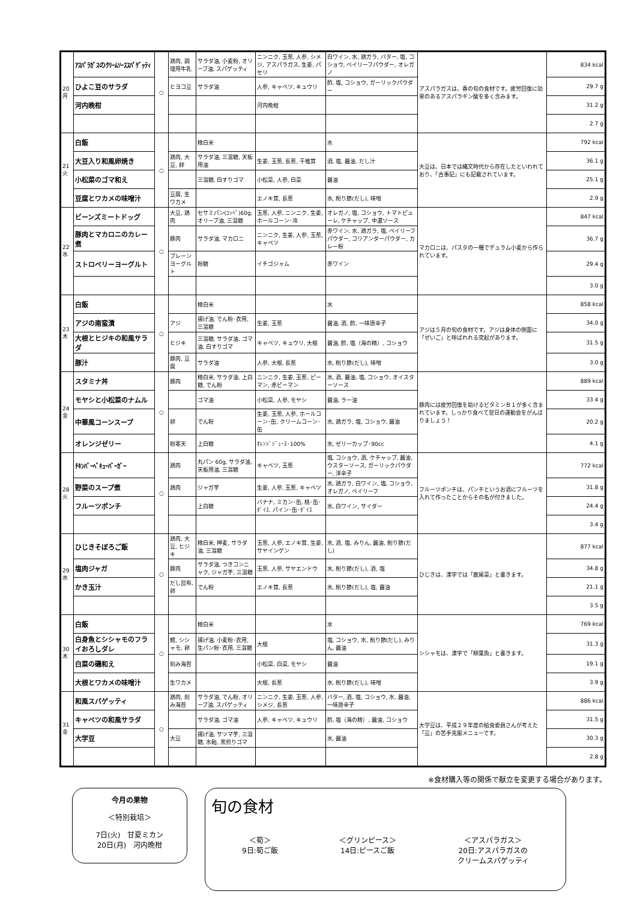| 20 月 | ｱｽﾊﾟﾗｶﾞｽのｸﾘｰﾑｿｰｽｽﾊﾟｹﾞｯﾃｨ | ○ | 鶏肉, 調理用牛乳 | サラダ油, 小麦粉, オリーブ油, スパゲッティ | ニンニク, 玉葱, 人参, シメジ, アスパラガス, 生姜, パセリ | 白ワイン, 水, 鶏ガラ, バター, 塩, コショウ, ベイリーフパウダー, オレガノ | アスパラガスは、春の旬の食材です。疲労回復に効果のあるアスパラギン酸を多く含みます。 | 834 kcal |
| | ひよこ豆のサラダ | | ヒヨコ豆 | サラダ油 | 人参, キャベツ, キュウリ | 酢, 塩, コショウ, ガーリックパウダー | | 29.7 g |
| | 河内晩柑 | | | | 河内晩柑 | | | 31.2 g |
| | | | | | | | | 2.7 g |
| 21 火 | 白飯 | ○ | | 精白米 | | 水 | 大豆は、日本では縄文時代から存在したといわれており、「古事記」にも記載されています。 | 792 kcal |
| | 大豆入り和風卵焼き | | 鶏肉, 大豆, 卵 | サラダ油, 三温糖, 天板用油 | 生姜, 玉葱, 長葱, 干椎茸 | 酒, 塩, 醤油, だし汁 | | 36.1 g |
| | 小松菜のゴマ和え | | | 三温糖, 白すりゴマ | 小松菜, 人参, 白菜 | 醤油 | | 25.1 g |
| | 豆腐とワカメの味噌汁 | | 豆腐, 生ワカメ | | エノキ茸, 長葱 | 水, 削り節(だし), 味噌 | | 2.9 g |
| 22 水 | ビーンズミートドッグ | ○ | 大豆, 鶏肉 | セサミパン(ｺｯﾍﾟ)60g, オリーブ油, 三温糖 | 玉葱, 人参, ニンニク, 生姜, ホールコーン･冷 | オレガノ, 塩, コショウ, トマトピューレ, ケチャップ, 中濃ソース | マカロニは、パスタの一種でデュラム小麦から作られています。 | 847 kcal |
| | 豚肉とマカロニのカレー煮 | | 豚肉 | サラダ油, マカロニ | ニンニク, 生姜, 人参, 玉葱, キャベツ | 赤ワイン, 水, 鶏ガラ, 塩, ベイリーフパウダー, コリアンダーパウダー, カレー粉 | | 36.7 g |
| | ストロベリーヨーグルト | | プレーンヨーグルト | 粉糖 | イチゴジャム | 赤ワイン | | 29.4 g |
| | | | | | | | | 3.0 g |
| 23 木 | 白飯 | ○ | | 精白米 | | 水 | アジは５月の旬の食材です。アジは身体の側面に「ぜいご」と呼ばれれる突起があります。 | 858 kcal |
| | アジの南蛮漬 | | アジ | 揚げ油, でん粉･衣用, 三温糖 | 生姜, 玉葱 | 醤油, 酒, 酢, 一味唐辛子 | | 34.0 g |
| | 大根とヒジキの和風サラダ | | ヒジキ | 三温糖, サラダ油, ゴマ油, 白すりゴマ | キャベツ, キュウリ, 大根 | 醤油, 酢, 塩（海の精）, コショウ | | 31.5 g |
| | 豚汁 | | 豚肉, 豆腐 | サラダ油 | 人参, 大根, 長葱 | 水, 削り節(だし), 味噌 | | 3.0 g |
| 24 金 | スタミナ丼 | ○ | 豚肉 | 精白米, サラダ油, 上白糖, でん粉 | ニンニク, 生姜, 玉葱, ピーマン, 赤ピーマン | 水, 酒, 醤油, 塩, コショウ, オイスターソース | 豚肉には疲労回復を助けるビタミンＢ１が多く含まれています。しっかり食べて翌日の運動会をがんばりましょう！ | 889 kcal |
| | モヤシと小松菜のナムル | | | ゴマ油 | 小松菜, 人参, モヤシ | 醤油, ラー油 | | 33.4 g |
| | 中華風コーンスープ | | 卵 | でん粉 | 生姜, 玉葱, 人参, ホールコーン･缶, クリームコーン･缶 | 水, 鶏ガラ, 塩, コショウ, 醤油 | | 20.2 g |
| | オレンジゼリー | | 粉寒天 | 上白糖 | ｵﾚﾝｼﾞｼﾞｭｰｽ･100% | 水, ゼリーカップ･90cc | | 4.1 g |
| 28 火 | ﾁｷﾝﾊﾞｰﾍﾞｷｭｰﾊﾞｰｶﾞｰ | ○ | 鶏肉 | 丸パン 60g, サラダ油, 天板用油, 三温糖 | キャベツ, 玉葱 | 塩, コショウ, 酒, ケチャップ, 醤油, ウスターソース, ガーリックパウダー, 洋辛子 | フルーツポンチは、パンチというお酒にフルーツを入れて作ったことからその名が付きました。 | 772 kcal |
| | 野菜のスープ煮 | | 鶏肉 | ジャガ芋 | 生姜, 人参, 玉葱, キャベツ | 水, 鶏ガラ, 白ワイン, 塩, コショウ, オレガノ, ベイリーフ | | 31.8 g |
| | フルーツポンチ | | | 上白糖 | バナナ, ミカン･缶, 桃･缶･ﾀﾞｲｽ, パイン･缶･ﾀﾞｲｽ | 水, 白ワイン, サイダー | | 24.4 g |
| | | | | | | | | 3.4 g |
| 29 水 | ひじきそぼろご飯 | ○ | 鶏肉, 大豆, ヒジキ | 精白米, 押麦, サラダ油, 三温糖 | 玉葱, 人参, エノキ茸, 生姜, サヤインゲン | 水, 酒, 塩, みりん, 醤油, 削り節(だし) | ひじきは、漢字では「鹿尾菜」と書きます。 | 877 kcal |
| | 塩肉ジャガ | | 豚肉 | サラダ油, つきコンニャク, ジャガ芋, 三温糖 | 玉葱, 人参, サヤエンドウ | 水, 削り節(だし), 酒, 塩 | | 34.8 g |
| | かき玉汁 | | だし昆布, 卵 | でん粉 | エノキ茸, 長葱 | 水, 削り節(だし), 塩, 醤油 | | 21.1 g |
| | | | | | | | | 3.5 g |
| 30 木 | 白飯 | ○ | | 精白米 | | 水 | シシャモは、漢字で「柳葉魚」と書きます。 | 769 kcal |
| | 白身魚とシシャモのフライおろしダレ | | 鱈, シシャモ, 卵 | 揚げ油, 小麦粉･衣用, 生パン粉･衣用, 三温糖 | 大根 | 塩, コショウ, 水, 削り節(だし), みりん, 醤油 | | 31.3 g |
| | 白菜の磯和え | | 刻み海苔 | | 小松菜, 白菜, モヤシ | 醤油 | | 19.1 g |
| | 大根とワカメの味噌汁 | | 生ワカメ | | 大根, 長葱 | 水, 削り節(だし), 味噌 | | 3.9 g |
| 31 金 | 和風スパゲッティ | ○ | 鶏肉, 刻み海苔 | サラダ油, でん粉, オリーブ油, スパゲッティ | ニンニク, 生姜, 玉葱, 人参, シメジ, 長葱 | バター, 酒, 塩, コショウ, 水, 醤油, 一味唐辛子 | 大学豆は、平成２９年度の給食委員さんが考えた「豆」の苦手克服メニューです。 | 886 kcal |
| | キャベツの和風サラダ | | | サラダ油, ゴマ油 | 人参, キャベツ, キュウリ | 酢, 塩（海の精）, 醤油, コショウ | | 31.5 g |
| | 大学豆 | | 大豆 | 揚げ油, サツマ芋, 三温糖, 水飴, 黒煎りゴマ | | 水, 醤油 | | 30.3 g |
| | | | | | | | | 2.8 g |
※食材購入等の関係で献立を変更する場合があります。
今月の果物
＜特別栽培＞
7日(火)　甘夏ミカン
20日(月)　河内晩柑
旬の食材
＜筍＞
9日:筍ご飯
＜グリンピース＞
14日:ピースご飯
＜アスパラガス＞
20日:アスパラガスの
クリームスパゲッティ